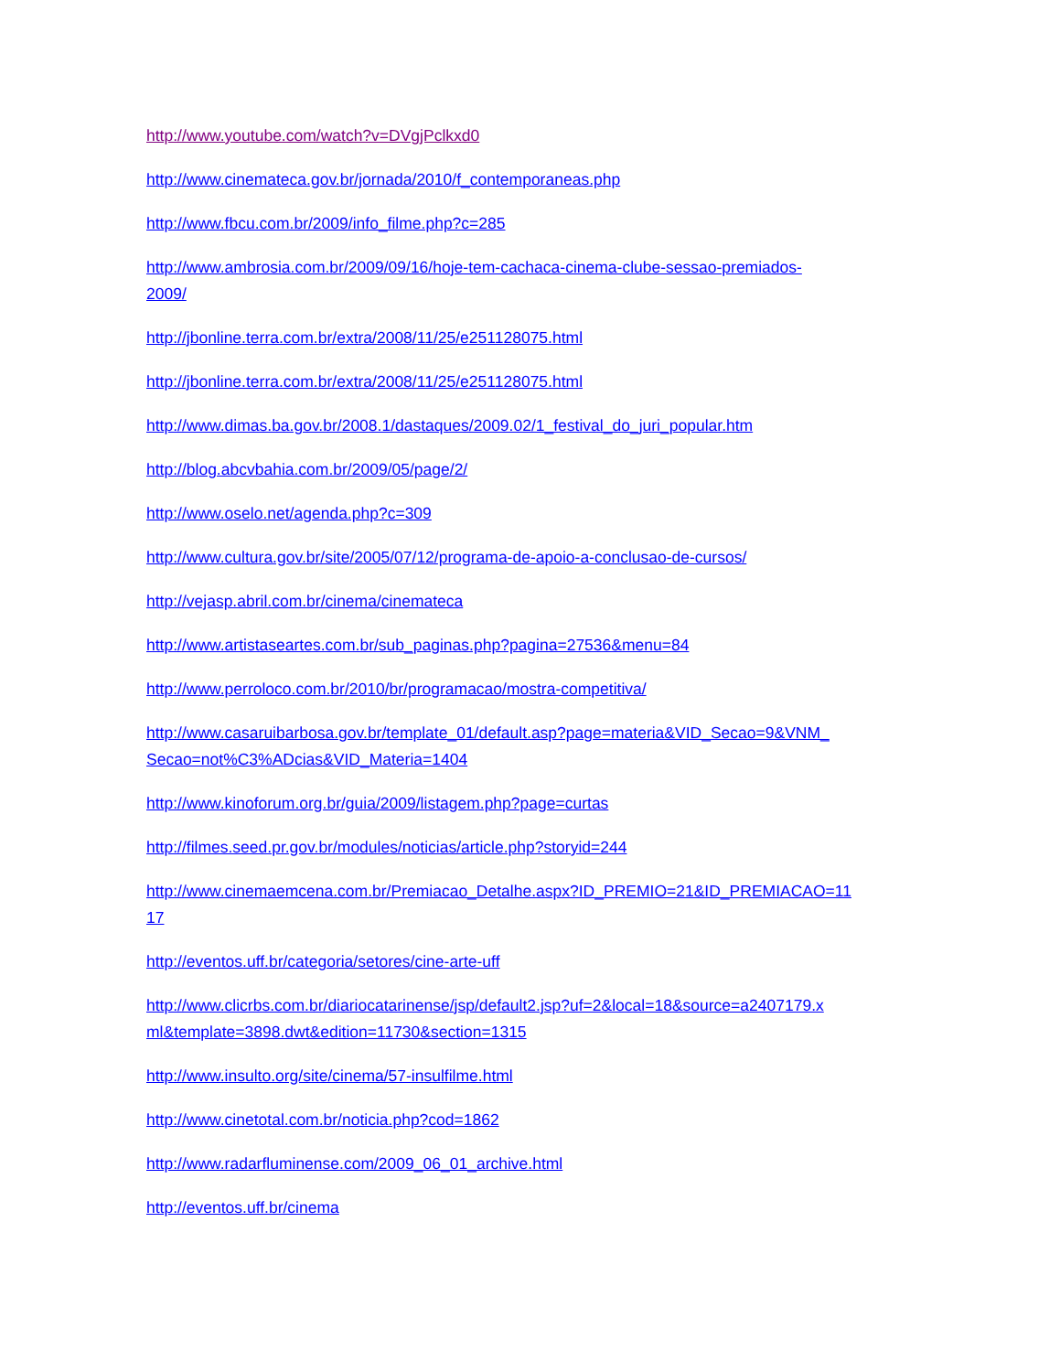http://www.youtube.com/watch?v=DVgjPclkxd0
http://www.cinemateca.gov.br/jornada/2010/f_contemporaneas.php
http://www.fbcu.com.br/2009/info_filme.php?c=285
http://www.ambrosia.com.br/2009/09/16/hoje-tem-cachaca-cinema-clube-sessao-premiados-
2009/
http://jbonline.terra.com.br/extra/2008/11/25/e251128075.html
http://jbonline.terra.com.br/extra/2008/11/25/e251128075.html
http://www.dimas.ba.gov.br/2008.1/dastaques/2009.02/1_festival_do_juri_popular.htm
http://blog.abcvbahia.com.br/2009/05/page/2/
http://www.oselo.net/agenda.php?c=309
http://www.cultura.gov.br/site/2005/07/12/programa-de-apoio-a-conclusao-de-cursos/
http://vejasp.abril.com.br/cinema/cinemateca
http://www.artistaseartes.com.br/sub_paginas.php?pagina=27536&menu=84
http://www.perroloco.com.br/2010/br/programacao/mostra-competitiva/
http://www.casaruibarbosa.gov.br/template_01/default.asp?page=materia&VID_Secao=9&VNM_
Secao=not%C3%ADcias&VID_Materia=1404
http://www.kinoforum.org.br/guia/2009/listagem.php?page=curtas
http://filmes.seed.pr.gov.br/modules/noticias/article.php?storyid=244
http://www.cinemaemcena.com.br/Premiacao_Detalhe.aspx?ID_PREMIO=21&ID_PREMIACAO=11
17
http://eventos.uff.br/categoria/setores/cine-arte-uff
http://www.clicrbs.com.br/diariocatarinense/jsp/default2.jsp?uf=2&local=18&source=a2407179.x
ml&template=3898.dwt&edition=11730&section=1315
http://www.insulto.org/site/cinema/57-insulfilme.html
http://www.cinetotal.com.br/noticia.php?cod=1862
http://www.radarfluminense.com/2009_06_01_archive.html
http://eventos.uff.br/cinema